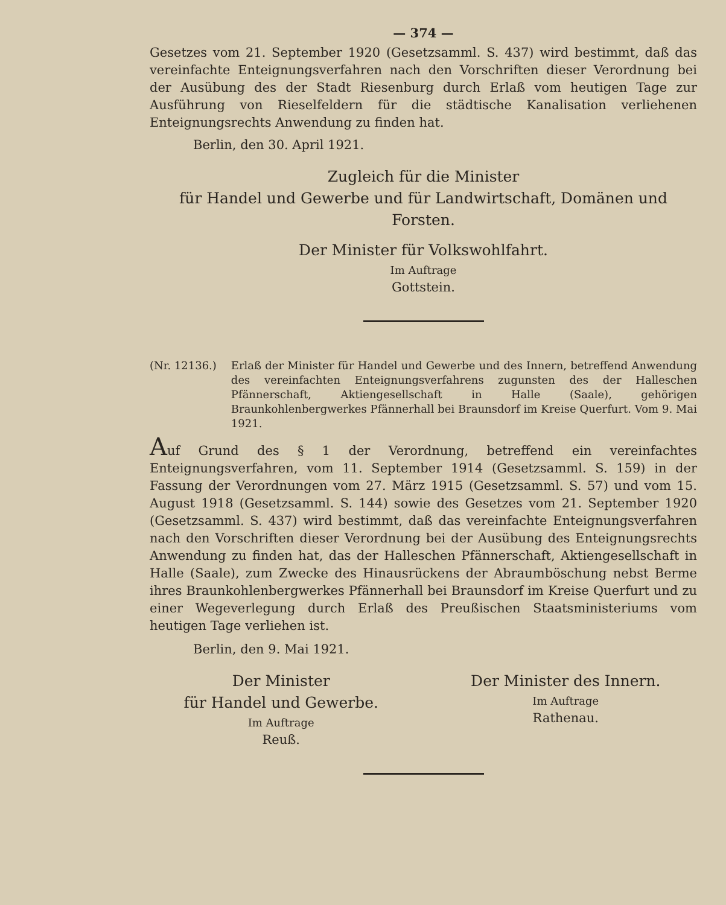— 374 —
Gesetzes vom 21. September 1920 (Gesetzsamml. S. 437) wird bestimmt, daß das vereinfachte Enteignungsverfahren nach den Vorschriften dieser Verordnung bei der Ausübung des der Stadt Riesenburg durch Erlaß vom heutigen Tage zur Ausführung von Rieselfeldern für die städtische Kanalisation verliehenen Enteignungsrechts Anwendung zu finden hat.
Berlin, den 30. April 1921.
Zugleich für die Minister
für Handel und Gewerbe und für Landwirtschaft, Domänen und Forsten.
Der Minister für Volkswohlfahrt.
Im Auftrage
Gottstein.
(Nr. 12136.) Erlaß der Minister für Handel und Gewerbe und des Innern, betreffend Anwendung des vereinfachten Enteignungsverfahrens zugunsten des der Halleschen Pfännerschaft, Aktiengesellschaft in Halle (Saale), gehörigen Braunkohlenbergwerkes Pfännerhall bei Braunsdorf im Kreise Querfurt. Vom 9. Mai 1921.
Auf Grund des § 1 der Verordnung, betreffend ein vereinfachtes Enteignungsverfahren, vom 11. September 1914 (Gesetzsamml. S. 159) in der Fassung der Verordnungen vom 27. März 1915 (Gesetzsamml. S. 57) und vom 15. August 1918 (Gesetzsamml. S. 144) sowie des Gesetzes vom 21. September 1920 (Gesetzsamml. S. 437) wird bestimmt, daß das vereinfachte Enteignungsverfahren nach den Vorschriften dieser Verordnung bei der Ausübung des Enteignungsrechts Anwendung zu finden hat, das der Halleschen Pfännerschaft, Aktiengesellschaft in Halle (Saale), zum Zwecke des Hinausrückens der Abraumböschung nebst Berme ihres Braunkohlenbergwerkes Pfännerhall bei Braunsdorf im Kreise Querfurt und zu einer Wegeverlegung durch Erlaß des Preußischen Staatsministeriums vom heutigen Tage verliehen ist.
Berlin, den 9. Mai 1921.
Der Minister
für Handel und Gewerbe.
Im Auftrage
Reuß.
Der Minister des Innern.
Im Auftrage
Rathenau.